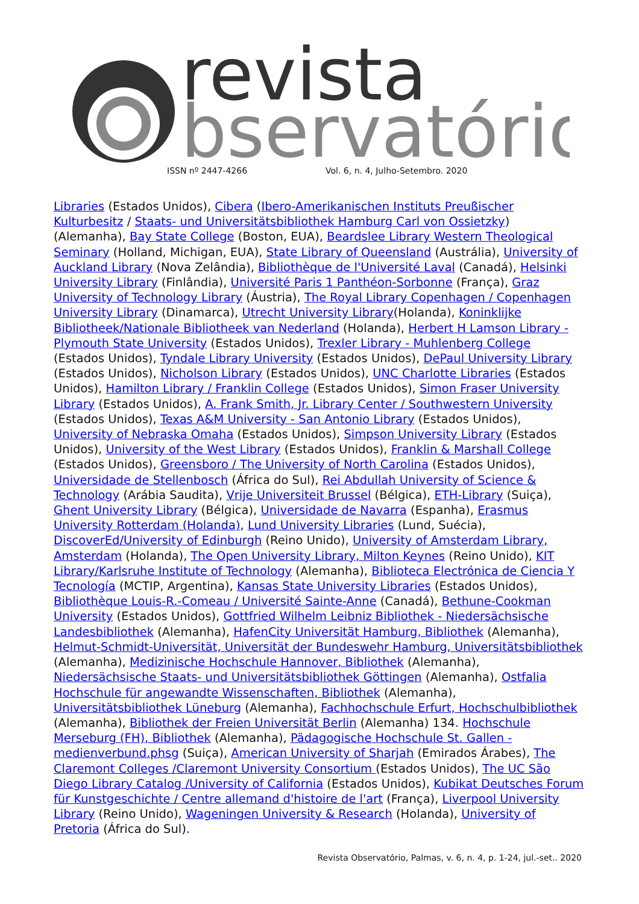revista
bservatório
ISSN nº 2447-4266
Vol. 6, n. 4, Julho-Setembro. 2020
Libraries (Estados Unidos), Cibera (Ibero-Amerikanischen Instituts Preußischer Kulturbesitz / Staats- und Universitätsbibliothek Hamburg Carl von Ossietzky) (Alemanha), Bay State College (Boston, EUA), Beardslee Library Western Theological Seminary (Holland, Michigan, EUA), State Library of Queensland (Austrália), University of Auckland Library (Nova Zelândia), Bibliothèque de l'Université Laval (Canadá), Helsinki University Library (Finlândia), Université Paris 1 Panthéon-Sorbonne (França), Graz University of Technology Library (Áustria), The Royal Library Copenhagen / Copenhagen University Library (Dinamarca), Utrecht University Library(Holanda), Koninklijke Bibliotheek/Nationale Bibliotheek van Nederland (Holanda), Herbert H Lamson Library - Plymouth State University (Estados Unidos), Trexler Library - Muhlenberg College (Estados Unidos), Tyndale Library University (Estados Unidos), DePaul University Library (Estados Unidos), Nicholson Library (Estados Unidos), UNC Charlotte Libraries (Estados Unidos), Hamilton Library / Franklin College (Estados Unidos), Simon Fraser University Library (Estados Unidos), A. Frank Smith, Jr. Library Center / Southwestern University (Estados Unidos), Texas A&M University - San Antonio Library (Estados Unidos), University of Nebraska Omaha (Estados Unidos), Simpson University Library (Estados Unidos), University of the West Library (Estados Unidos), Franklin & Marshall College (Estados Unidos), Greensboro / The University of North Carolina (Estados Unidos), Universidade de Stellenbosch (África do Sul), Rei Abdullah University of Science & Technology (Arábia Saudita), Vrije Universiteit Brussel (Bélgica), ETH-Library (Suiça), Ghent University Library (Bélgica), Universidade de Navarra (Espanha), Erasmus University Rotterdam (Holanda), Lund University Libraries (Lund, Suécia), DiscoverEd/University of Edinburgh (Reino Unido), University of Amsterdam Library, Amsterdam (Holanda), The Open University Library, Milton Keynes (Reino Unido), KIT Library/Karlsruhe Institute of Technology (Alemanha), Biblioteca Electrónica de Ciencia Y Tecnología (MCTIP, Argentina), Kansas State University Libraries (Estados Unidos), Bibliothèque Louis-R.-Comeau / Université Sainte-Anne (Canadá), Bethune-Cookman University (Estados Unidos), Gottfried Wilhelm Leibniz Bibliothek - Niedersächsische Landesbibliothek (Alemanha), HafenCity Universität Hamburg, Bibliothek (Alemanha), Helmut-Schmidt-Universität, Universität der Bundeswehr Hamburg, Universitätsbibliothek (Alemanha), Medizinische Hochschule Hannover, Bibliothek (Alemanha), Niedersächsische Staats- und Universitätsbibliothek Göttingen (Alemanha), Ostfalia Hochschule für angewandte Wissenschaften, Bibliothek (Alemanha), Universitätsbibliothek Lüneburg (Alemanha), Fachhochschule Erfurt, Hochschulbibliothek (Alemanha), Bibliothek der Freien Universität Berlin (Alemanha) 134. Hochschule Merseburg (FH), Bibliothek (Alemanha), Pädagogische Hochschule St. Gallen - medienverbund.phsg (Suiça), American University of Sharjah (Emirados Árabes), The Claremont Colleges /Claremont University Consortium (Estados Unidos), The UC São Diego Library Catalog /University of California (Estados Unidos), Kubikat Deutsches Forum für Kunstgeschichte / Centre allemand d'histoire de l'art (França), Liverpool University Library (Reino Unido), Wageningen University & Research (Holanda), University of Pretoria (África do Sul).
Revista Observatório, Palmas, v. 6, n. 4, p. 1-24, jul.-set.. 2020